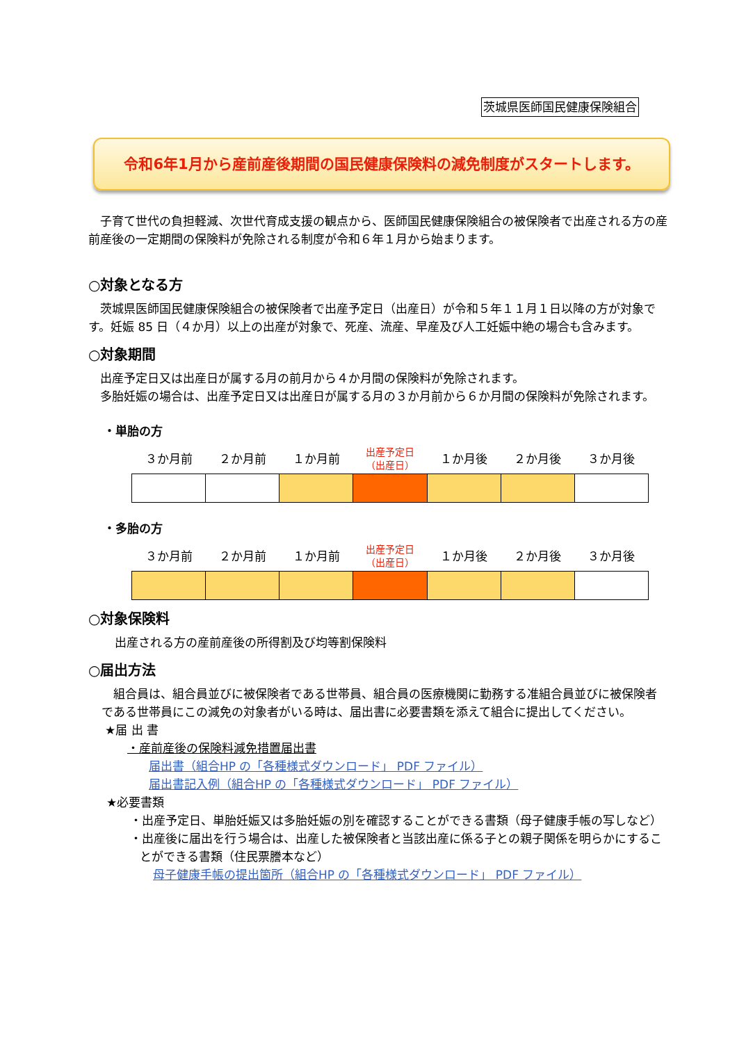茨城県医師国民健康保険組合
令和6年1月から産前産後期間の国民健康保険料の減免制度がスタートします。
子育て世代の負担軽減、次世代育成支援の観点から、医師国民健康保険組合の被保険者で出産される方の産前産後の一定期間の保険料が免除される制度が令和６年１月から始まります。
○対象となる方
茨城県医師国民健康保険組合の被保険者で出産予定日（出産日）が令和５年１１月１日以降の方が対象です。妊娠 85 日（４か月）以上の出産が対象で、死産、流産、早産及び人工妊娠中絶の場合も含みます。
○対象期間
出産予定日又は出産日が属する月の前月から４か月間の保険料が免除されます。
多胎妊娠の場合は、出産予定日又は出産日が属する月の３か月前から６か月間の保険料が免除されます。
・単胎の方
| ３か月前 | ２か月前 | １か月前 | 出産予定日 （出産日） | １か月後 | ２か月後 | ３か月後 |
| --- | --- | --- | --- | --- | --- | --- |
・多胎の方
| ３か月前 | ２か月前 | １か月前 | 出産予定日 （出産日） | １か月後 | ２か月後 | ３か月後 |
| --- | --- | --- | --- | --- | --- | --- |
○対象保険料
出産される方の産前産後の所得割及び均等割保険料
○届出方法
組合員は、組合員並びに被保険者である世帯員、組合員の医療機関に勤務する准組合員並びに被保険者である世帯員にこの減免の対象者がいる時は、届出書に必要書類を添えて組合に提出してください。
★届 出 書
・産前産後の保険料減免措置届出書
届出書（組合HP の「各種様式ダウンロード」 PDF ファイル）
届出書記入例（組合HP の「各種様式ダウンロード」 PDF ファイル）
★必要書類
・出産予定日、単胎妊娠又は多胎妊娠の別を確認することができる書類（母子健康手帳の写しなど）
・出産後に届出を行う場合は、出産した被保険者と当該出産に係る子との親子関係を明らかにすることができる書類（住民票謄本など）
母子健康手帳の提出箇所（組合HP の「各種様式ダウンロード」 PDF ファイル）